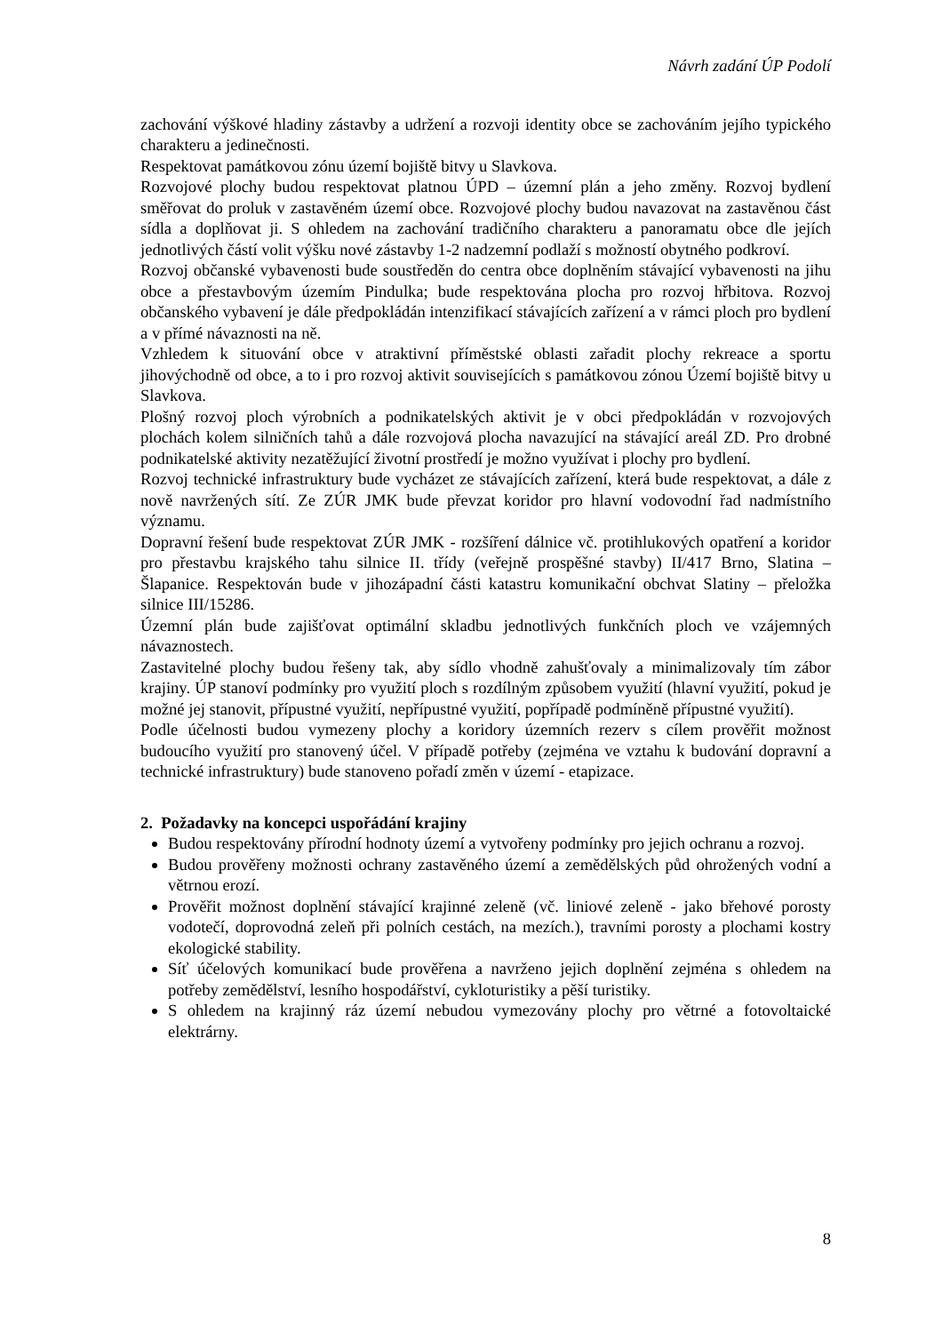Návrh zadání ÚP Podolí
zachování výškové hladiny zástavby a udržení a rozvoji identity obce se zachováním jejího typického charakteru a jedinečnosti.
Respektovat památkovou zónu území bojiště bitvy u Slavkova.
Rozvojové plochy budou respektovat platnou ÚPD – územní plán a jeho změny. Rozvoj bydlení směřovat do proluk v zastavěném území obce. Rozvojové plochy budou navazovat na zastavěnou část sídla a doplňovat ji. S ohledem na zachování tradičního charakteru a panoramatu obce dle jejích jednotlivých částí volit výšku nové zástavby 1-2 nadzemní podlaží s možností obytného podkroví.
Rozvoj občanské vybavenosti bude soustředěn do centra obce doplněním stávající vybavenosti na jihu obce a přestavbovým územím Pindulka; bude respektována plocha pro rozvoj hřbitova. Rozvoj občanského vybavení je dále předpokládán intenzifikací stávajících zařízení a v rámci ploch pro bydlení a v přímé návaznosti na ně.
Vzhledem k situování obce v atraktivní příměstské oblasti zařadit plochy rekreace a sportu jihovýchodně od obce, a to i pro rozvoj aktivit souvisejících s památkovou zónou Území bojiště bitvy u Slavkova.
Plošný rozvoj ploch výrobních a podnikatelských aktivit je v obci předpokládán v rozvojových plochách kolem silničních tahů a dále rozvojová plocha navazující na stávající areál ZD. Pro drobné podnikatelské aktivity nezatěžující životní prostředí je možno využívat i plochy pro bydlení.
Rozvoj technické infrastruktury bude vycházet ze stávajících zařízení, která bude respektovat, a dále z nově navržených sítí. Ze ZÚR JMK bude převzat koridor pro hlavní vodovodní řad nadmístního významu.
Dopravní řešení bude respektovat ZÚR JMK - rozšíření dálnice vč. protihlukových opatření a koridor pro přestavbu krajského tahu silnice II. třídy (veřejně prospěšné stavby) II/417 Brno, Slatina – Šlapanice. Respektován bude v jihozápadní části katastru komunikační obchvat Slatiny – přeložka silnice III/15286.
Územní plán bude zajišťovat optimální skladbu jednotlivých funkčních ploch ve vzájemných návaznostech.
Zastavitelné plochy budou řešeny tak, aby sídlo vhodně zahušťovaly a minimalizovaly tím zábor krajiny. ÚP stanoví podmínky pro využití ploch s rozdílným způsobem využití (hlavní využití, pokud je možné jej stanovit, přípustné využití, nepřípustné využití, popřípadě podmíněně přípustné využití).
Podle účelnosti budou vymezeny plochy a koridory územních rezerv s cílem prověřit možnost budoucího využití pro stanovený účel. V případě potřeby (zejména ve vztahu k budování dopravní a technické infrastruktury) bude stanoveno pořadí změn v území - etapizace.
2. Požadavky na koncepci uspořádání krajiny
Budou respektovány přírodní hodnoty území a vytvořeny podmínky pro jejich ochranu a rozvoj.
Budou prověřeny možnosti ochrany zastavěného území a zemědělských půd ohrožených vodní a větrnou erozí.
Prověřit možnost doplnění stávající krajinné zeleně (vč. liniové zeleně - jako břehové porosty vodotečí, doprovodná zeleň při polních cestách, na mezích.), travními porosty a plochami kostry ekologické stability.
Síť účelových komunikací bude prověřena a navrženo jejich doplnění zejména s ohledem na potřeby zemědělství, lesního hospodářství, cykloturistiky a pěší turistiky.
S ohledem na krajinný ráz území nebudou vymezovány plochy pro větrné a fotovoltaické elektrárny.
8